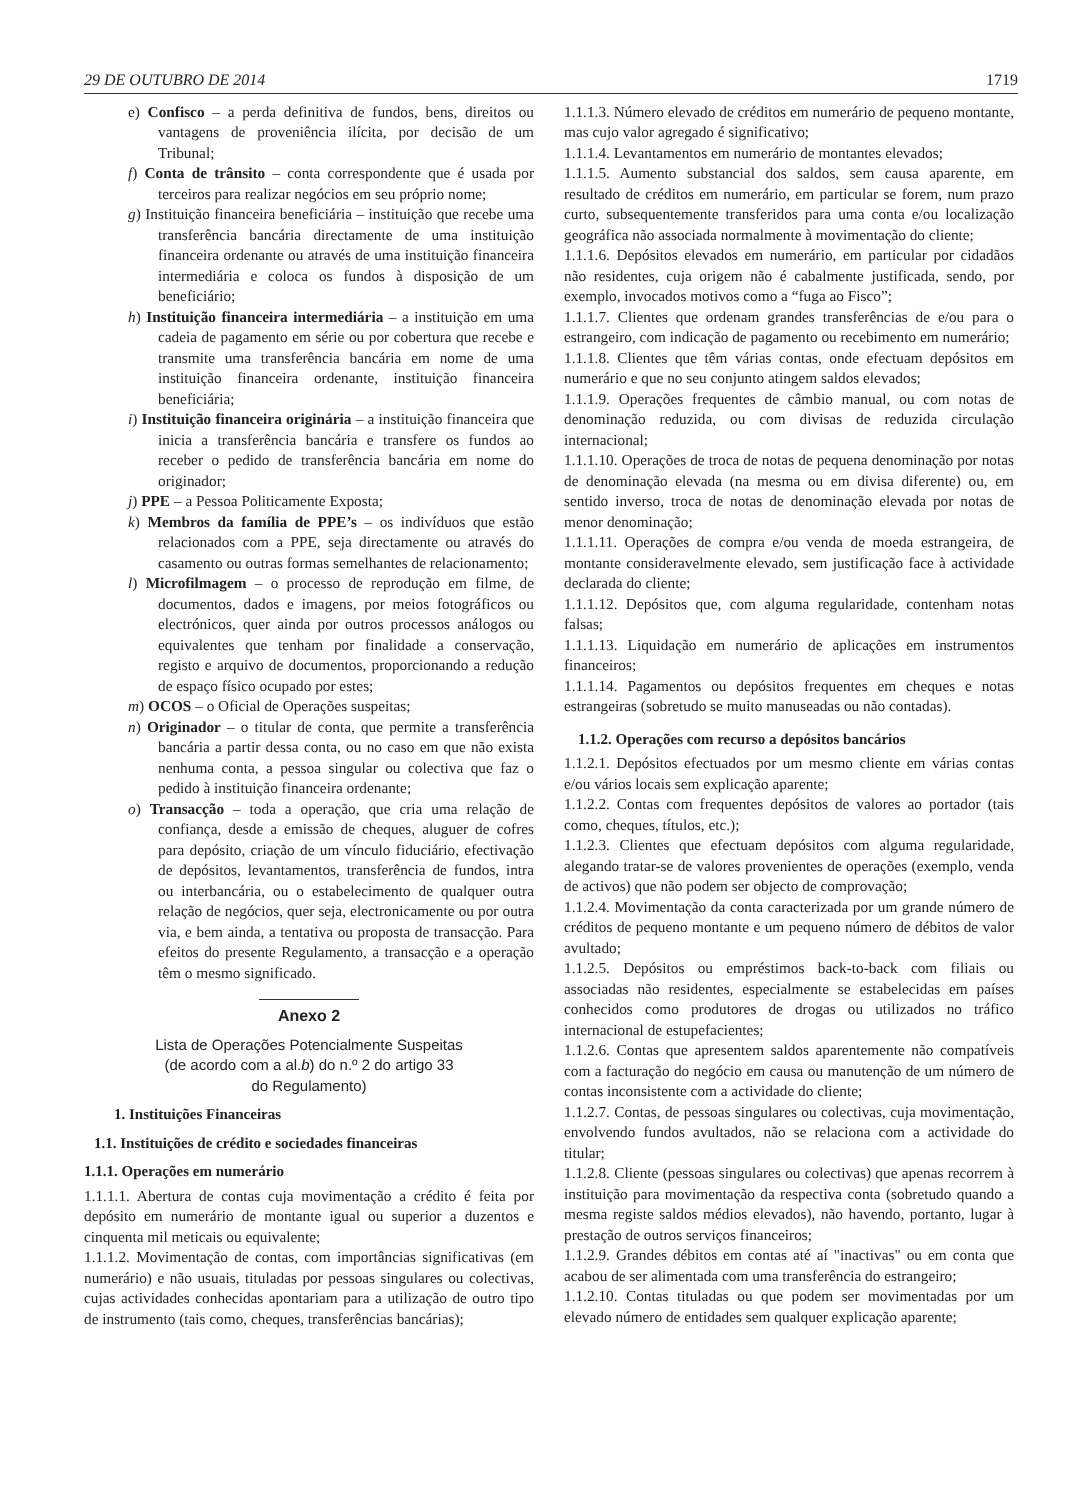29 DE OUTUBRO DE 2014 1719
e) Confisco – a perda definitiva de fundos, bens, direitos ou vantagens de proveniência ilícita, por decisão de um Tribunal;
f) Conta de trânsito – conta correspondente que é usada por terceiros para realizar negócios em seu próprio nome;
g) Instituição financeira beneficiária – instituição que recebe uma transferência bancária directamente de uma instituição financeira ordenante ou através de uma instituição financeira intermediária e coloca os fundos à disposição de um beneficiário;
h) Instituição financeira intermediária – a instituição em uma cadeia de pagamento em série ou por cobertura que recebe e transmite uma transferência bancária em nome de uma instituição financeira ordenante, instituição financeira beneficiária;
i) Instituição financeira originária – a instituição financeira que inicia a transferência bancária e transfere os fundos ao receber o pedido de transferência bancária em nome do originador;
j) PPE – a Pessoa Politicamente Exposta;
k) Membros da família de PPE’s – os indivíduos que estão relacionados com a PPE, seja directamente ou através do casamento ou outras formas semelhantes de relacionamento;
l) Microfilmagem – o processo de reprodução em filme, de documentos, dados e imagens, por meios fotográficos ou electrónicos, quer ainda por outros processos análogos ou equivalentes que tenham por finalidade a conservação, registo e arquivo de documentos, proporcionando a redução de espaço físico ocupado por estes;
m) OCOS – o Oficial de Operações suspeitas;
n) Originador – o titular de conta, que permite a transferência bancária a partir dessa conta, ou no caso em que não exista nenhuma conta, a pessoa singular ou colectiva que faz o pedido à instituição financeira ordenante;
o) Transacção – toda a operação, que cria uma relação de confiança, desde a emissão de cheques, aluguer de cofres para depósito, criação de um vínculo fiduciário, efectivação de depósitos, levantamentos, transferência de fundos, intra ou interbancária, ou o estabelecimento de qualquer outra relação de negócios, quer seja, electronicamente ou por outra via, e bem ainda, a tentativa ou proposta de transacção. Para efeitos do presente Regulamento, a transacção e a operação têm o mesmo significado.
Anexo 2
Lista de Operações Potencialmente Suspeitas
(de acordo com a al.b) do n.º 2 do artigo 33
do Regulamento)
1. Instituições Financeiras
1.1. Instituições de crédito e sociedades financeiras
1.1.1. Operações em numerário
1.1.1.1. Abertura de contas cuja movimentação a crédito é feita por depósito em numerário de montante igual ou superior a duzentos e cinquenta mil meticais ou equivalente;
1.1.1.2. Movimentação de contas, com importâncias significativas (em numerário) e não usuais, tituladas por pessoas singulares ou colectivas, cujas actividades conhecidas apontariam para a utilização de outro tipo de instrumento (tais como, cheques, transferências bancárias);
1.1.1.3. Número elevado de créditos em numerário de pequeno montante, mas cujo valor agregado é significativo;
1.1.1.4. Levantamentos em numerário de montantes elevados;
1.1.1.5. Aumento substancial dos saldos, sem causa aparente, em resultado de créditos em numerário, em particular se forem, num prazo curto, subsequentemente transferidos para uma conta e/ou localização geográfica não associada normalmente à movimentação do cliente;
1.1.1.6. Depósitos elevados em numerário, em particular por cidadãos não residentes, cuja origem não é cabalmente justificada, sendo, por exemplo, invocados motivos como a “fuga ao Fisco”;
1.1.1.7. Clientes que ordenam grandes transferências de e/ou para o estrangeiro, com indicação de pagamento ou recebimento em numerário;
1.1.1.8. Clientes que têm várias contas, onde efectuam depósitos em numerário e que no seu conjunto atingem saldos elevados;
1.1.1.9. Operações frequentes de câmbio manual, ou com notas de denominação reduzida, ou com divisas de reduzida circulação internacional;
1.1.1.10. Operações de troca de notas de pequena denominação por notas de denominação elevada (na mesma ou em divisa diferente) ou, em sentido inverso, troca de notas de denominação elevada por notas de menor denominação;
1.1.1.11. Operações de compra e/ou venda de moeda estrangeira, de montante consideravelmente elevado, sem justificação face à actividade declarada do cliente;
1.1.1.12. Depósitos que, com alguma regularidade, contenham notas falsas;
1.1.1.13. Liquidação em numerário de aplicações em instrumentos financeiros;
1.1.1.14. Pagamentos ou depósitos frequentes em cheques e notas estrangeiras (sobretudo se muito manuseadas ou não contadas).
1.1.2. Operações com recurso a depósitos bancários
1.1.2.1. Depósitos efectuados por um mesmo cliente em várias contas e/ou vários locais sem explicação aparente;
1.1.2.2. Contas com frequentes depósitos de valores ao portador (tais como, cheques, títulos, etc.);
1.1.2.3. Clientes que efectuam depósitos com alguma regularidade, alegando tratar-se de valores provenientes de operações (exemplo, venda de activos) que não podem ser objecto de comprovação;
1.1.2.4. Movimentação da conta caracterizada por um grande número de créditos de pequeno montante e um pequeno número de débitos de valor avultado;
1.1.2.5. Depósitos ou empréstimos back-to-back com filiais ou associadas não residentes, especialmente se estabelecidas em países conhecidos como produtores de drogas ou utilizados no tráfico internacional de estupefacientes;
1.1.2.6. Contas que apresentem saldos aparentemente não compatíveis com a facturação do negócio em causa ou manutenção de um número de contas inconsistente com a actividade do cliente;
1.1.2.7. Contas, de pessoas singulares ou colectivas, cuja movimentação, envolvendo fundos avultados, não se relaciona com a actividade do titular;
1.1.2.8. Cliente (pessoas singulares ou colectivas) que apenas recorrem à instituição para movimentação da respectiva conta (sobretudo quando a mesma registe saldos médios elevados), não havendo, portanto, lugar à prestação de outros serviços financeiros;
1.1.2.9. Grandes débitos em contas até aí "inactivas" ou em conta que acabou de ser alimentada com uma transferência do estrangeiro;
1.1.2.10. Contas tituladas ou que podem ser movimentadas por um elevado número de entidades sem qualquer explicação aparente;